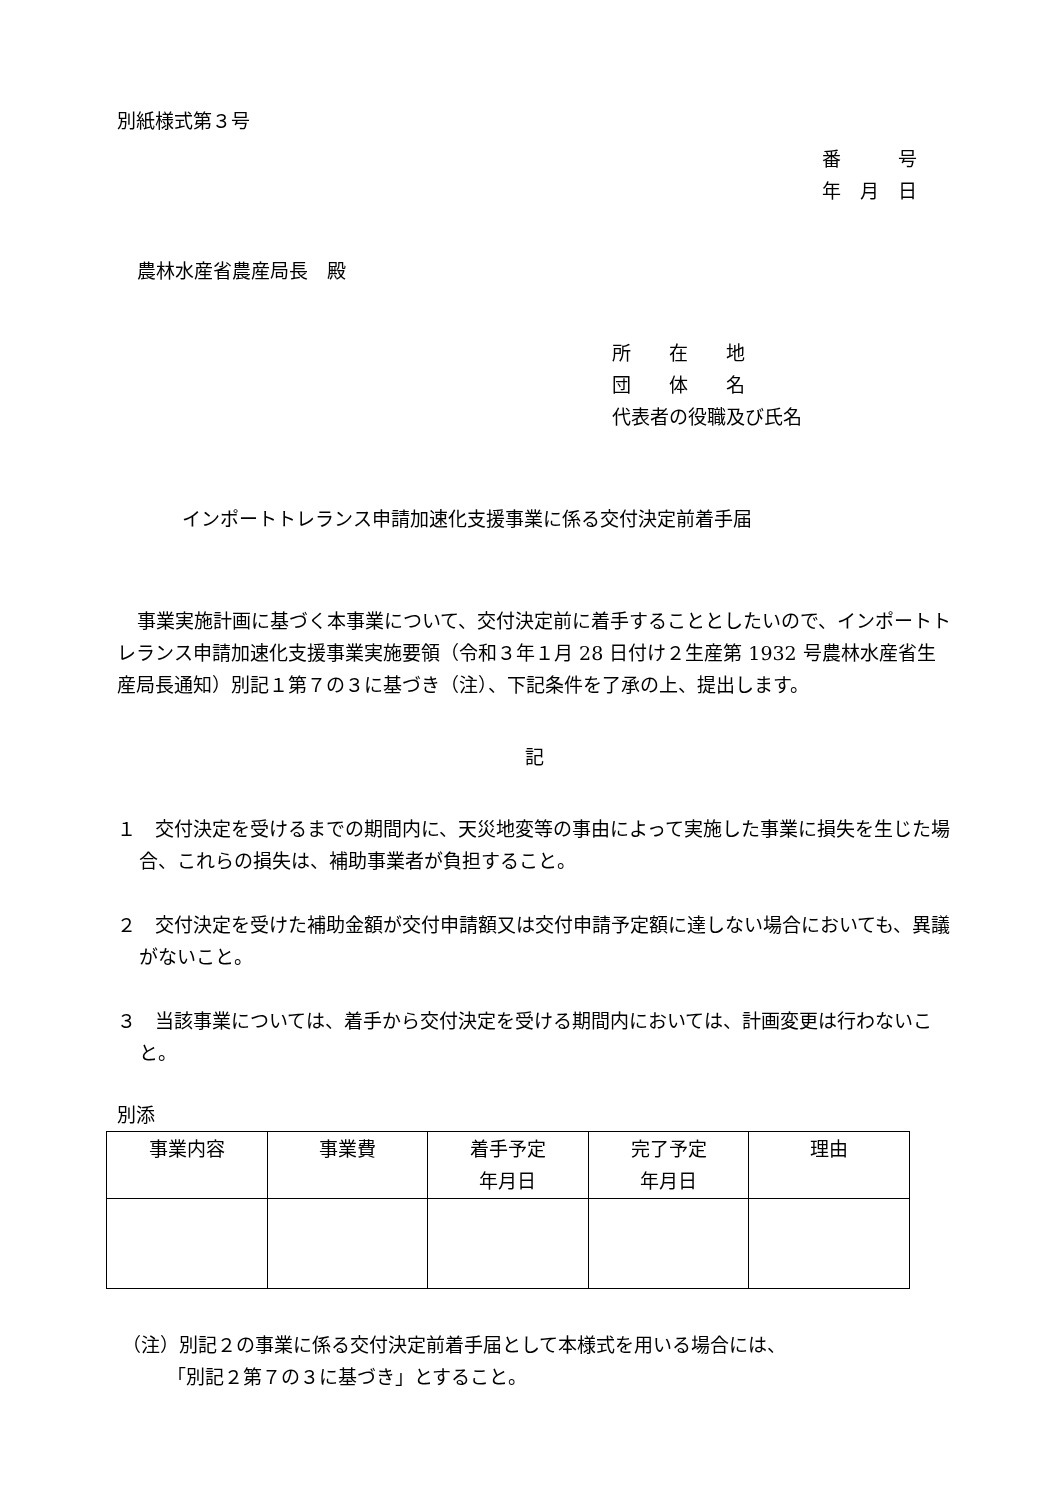別紙様式第３号
番　　　号
年　月　日
農林水産省農産局長　殿
所　　在　　地
団　　体　　名
代表者の役職及び氏名
インポートトレランス申請加速化支援事業に係る交付決定前着手届
事業実施計画に基づく本事業について、交付決定前に着手することとしたいので、インポートトレランス申請加速化支援事業実施要領（令和３年１月 28 日付け２生産第 1932 号農林水産省生産局長通知）別記１第７の３に基づき（注）、下記条件を了承の上、提出します。
記
１　交付決定を受けるまでの期間内に、天災地変等の事由によって実施した事業に損失を生じた場合、これらの損失は、補助事業者が負担すること。
２　交付決定を受けた補助金額が交付申請額又は交付申請予定額に達しない場合においても、異議がないこと。
３　当該事業については、着手から交付決定を受ける期間内においては、計画変更は行わないこと。
別添
| 事業内容 | 事業費 | 着手予定 年月日 | 完了予定 年月日 | 理由 |
| --- | --- | --- | --- | --- |
（注）別記２の事業に係る交付決定前着手届として本様式を用いる場合には、
「別記２第７の３に基づき」とすること。